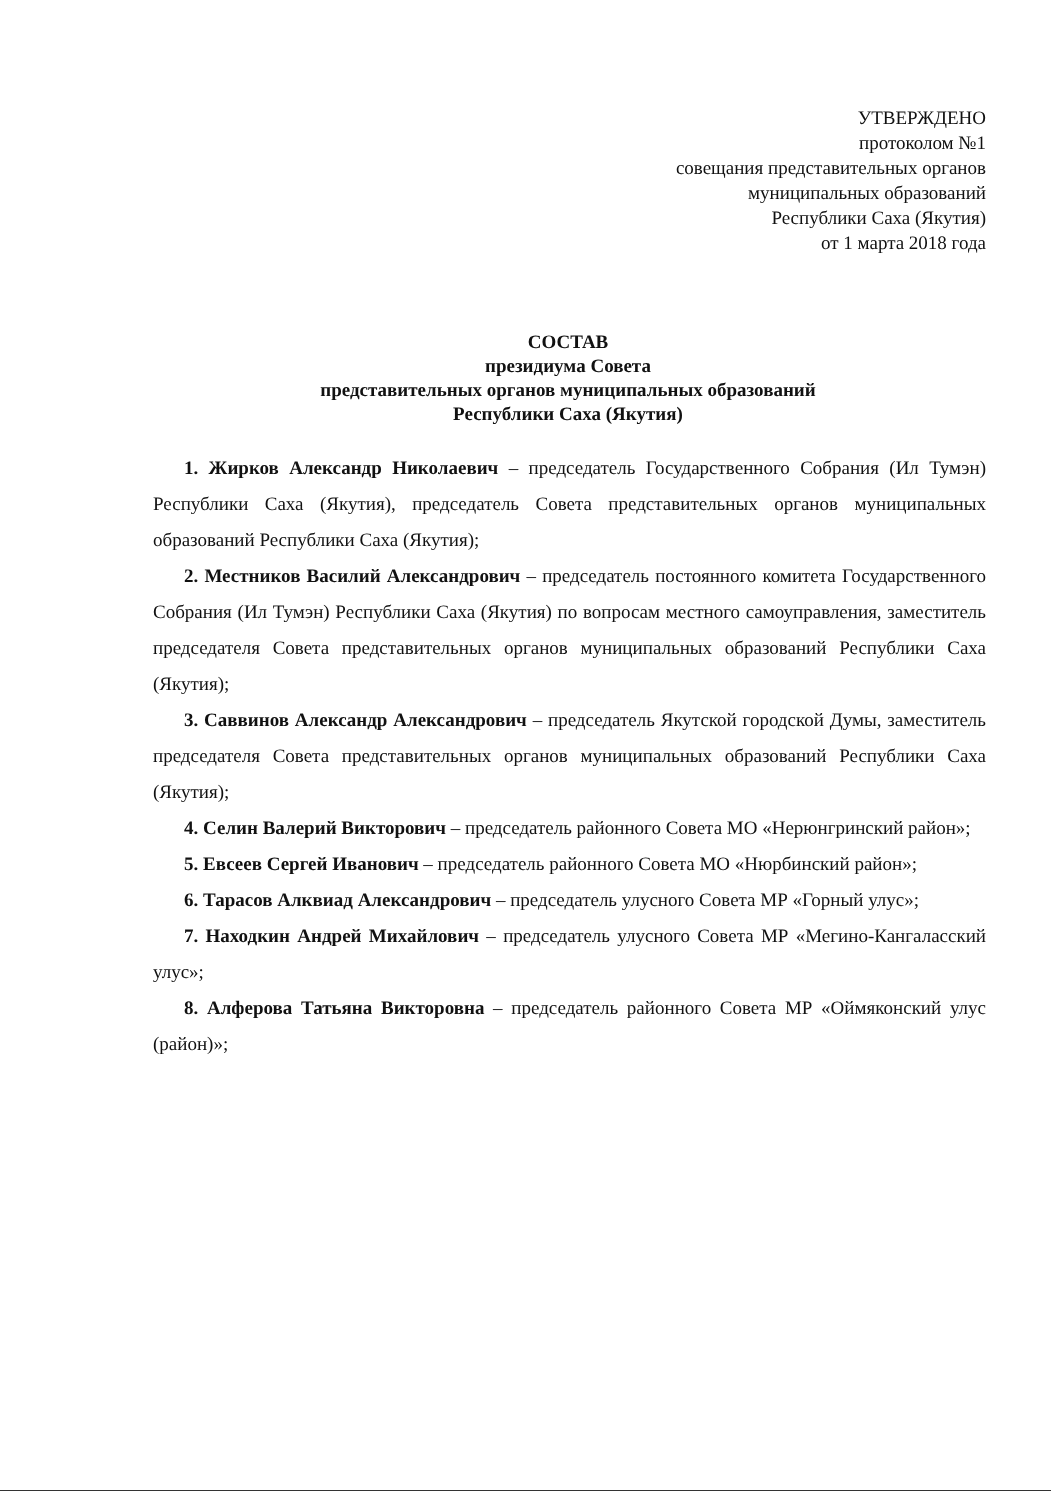УТВЕРЖДЕНО
протоколом №1
совещания представительных органов
муниципальных образований
Республики Саха (Якутия)
от 1 марта 2018 года
СОСТАВ
президиума Совета
представительных органов муниципальных образований
Республики Саха (Якутия)
1. Жирков Александр Николаевич – председатель Государственного Собрания (Ил Тумэн) Республики Саха (Якутия), председатель Совета представительных органов муниципальных образований Республики Саха (Якутия);
2. Местников Василий Александрович – председатель постоянного комитета Государственного Собрания (Ил Тумэн) Республики Саха (Якутия) по вопросам местного самоуправления, заместитель председателя Совета представительных органов муниципальных образований Республики Саха (Якутия);
3. Саввинов Александр Александрович – председатель Якутской городской Думы, заместитель председателя Совета представительных органов муниципальных образований Республики Саха (Якутия);
4. Селин Валерий Викторович – председатель районного Совета МО «Нерюнгринский район»;
5. Евсеев Сергей Иванович – председатель районного Совета МО «Нюрбинский район»;
6. Тарасов Алквиад Александрович – председатель улусного Совета МР «Горный улус»;
7. Находкин Андрей Михайлович – председатель улусного Совета МР «Мегино-Кангаласский улус»;
8. Алферова Татьяна Викторовна – председатель районного Совета МР «Оймяконский улус (район)»;